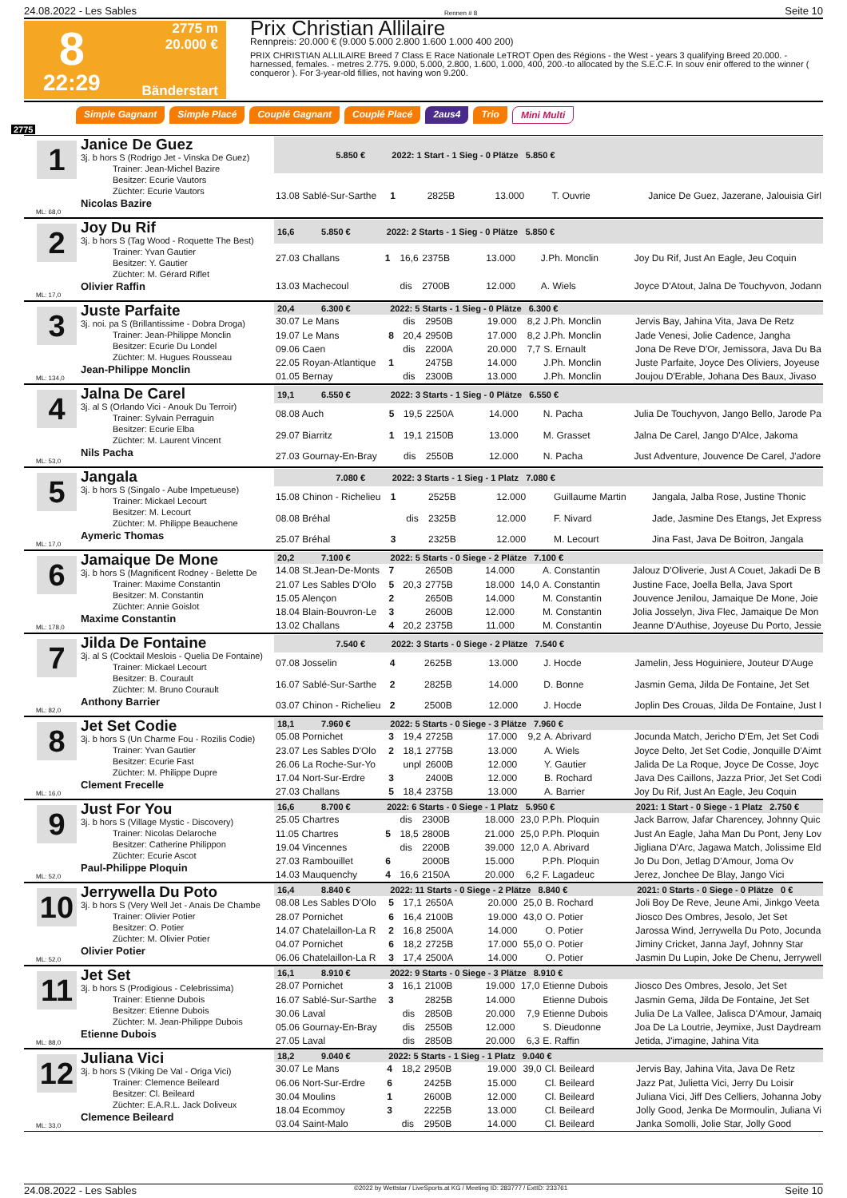24.08.2022 - Les Sables Rennen # 8 Seite 10
8
22:29
2775 m
20.000 €
Bänderstart
Prix Christian Allilaire
Rennpreis: 20.000 € (9.000 5.000 2.800 1.600 1.000 400 200)
PRIX CHRISTIAN ALLILAIRE Breed 7 Class E Race Nationale LeTROT Open des Régions - the West - years 3 qualifying Breed 20.000. - harnessed, females. - metres 2.775. 9.000, 5.000, 2.800, 1.600, 1.000, 400, 200.-to allocated by the S.E.C.F. In souv enir offered to the winner ( conqueror ). For 3-year-old fillies, not having won 9.200.
Simple Gagnant Simple Placé Couplé Gagnant Couplé Placé 2aus4 Trio Mini Multi
2775
1
Janice De Guez
3j. b hors S (Rodrigo Jet - Vinska De Guez)
Trainer: Jean-Michel Bazire
Besitzer: Ecurie Vautors
Züchter: Ecurie Vautors
Nicolas Bazire
ML: 68,0
| 5.850 € | 2022: 1 Start - 1 Sieg - 0 Plätze 5.850 € | | | | | | |
| --- | --- | --- | --- | --- | --- | --- | --- |
| 13.08 Sablé-Sur-Sarthe | 1 | | 2825B | 13.000 | | T. Ouvrie | Janice De Guez, Jazerane, Jalouisia Girl |
2
Joy Du Rif
3j. b hors S (Tag Wood - Roquette The Best)
Trainer: Yvan Gautier
Besitzer: Y. Gautier
Züchter: M. Gérard Riflet
Olivier Raffin
ML: 17,0
| 16,6 5.850 € | 2022: 2 Starts - 1 Sieg - 0 Plätze 5.850 € | | | | | | |
| --- | --- | --- | --- | --- | --- | --- | --- |
| 27.03 Challans | 1 | 16,6 | 2375B | 13.000 | | J.Ph. Monclin | Joy Du Rif, Just An Eagle, Jeu Coquin |
| 13.03 Machecoul | | dis | 2700B | 12.000 | | A. Wiels | Joyce D'Atout, Jalna De Touchyvon, Jodann |
3
Juste Parfaite
3j. noi. pa S (Brillantissime - Dobra Droga)
Trainer: Jean-Philippe Monclin
Besitzer: Ecurie Du Londel
Züchter: M. Hugues Rousseau
Jean-Philippe Monclin
ML: 134,0
| 20,4 6.300 € | 2022: 5 Starts - 1 Sieg - 0 Plätze 6.300 € | | | | | | |
| --- | --- | --- | --- | --- | --- | --- | --- |
| 30.07 Le Mans | | dis | 2950B | 19.000 | 8,2 | J.Ph. Monclin | Jervis Bay, Jahina Vita, Java De Retz |
| 19.07 Le Mans | 8 | 20,4 | 2950B | 17.000 | 8,2 | J.Ph. Monclin | Jade Venesi, Jolie Cadence, Jangha |
| 09.06 Caen | | dis | 2200A | 20.000 | 7,7 | S. Ernault | Jona De Reve D'Or, Jemissora, Java Du Ba |
| 22.05 Royan-Atlantique | 1 | | 2475B | 14.000 | | J.Ph. Monclin | Juste Parfaite, Joyce Des Oliviers, Joyeuse |
| 01.05 Bernay | | dis | 2300B | 13.000 | | J.Ph. Monclin | Joujou D'Erable, Johana Des Baux, Jivaso |
4
Jalna De Carel
3j. al S (Orlando Vici - Anouk Du Terroir)
Trainer: Sylvain Perraguin
Besitzer: Ecurie Elba
Züchter: M. Laurent Vincent
Nils Pacha
ML: 53,0
| 19,1 6.550 € | 2022: 3 Starts - 1 Sieg - 0 Plätze 6.550 € | | | | | | |
| --- | --- | --- | --- | --- | --- | --- | --- |
| 08.08 Auch | 5 | 19,5 | 2250A | 14.000 | | N. Pacha | Julia De Touchyvon, Jango Bello, Jarode Pa |
| 29.07 Biarritz | 1 | 19,1 | 2150B | 13.000 | | M. Grasset | Jalna De Carel, Jango D'Alce, Jakoma |
| 27.03 Gournay-En-Bray | | dis | 2550B | 12.000 | | N. Pacha | Just Adventure, Jouvence De Carel, J'adore |
5
Jangala
3j. b hors S (Singalo - Aube Impetueuse)
Trainer: Mickael Lecourt
Besitzer: M. Lecourt
Züchter: M. Philippe Beauchene
Aymeric Thomas
ML: 17,0
| 7.080 € | 2022: 3 Starts - 1 Sieg - 1 Platz 7.080 € | | | | | | |
| --- | --- | --- | --- | --- | --- | --- | --- |
| 15.08 Chinon - Richelieu | 1 | | 2525B | 12.000 | | Guillaume Martin | Jangala, Jalba Rose, Justine Thonic |
| 08.08 Bréhal | | dis | 2325B | 12.000 | | F. Nivard | Jade, Jasmine Des Etangs, Jet Express |
| 25.07 Bréhal | 3 | | 2325B | 12.000 | | M. Lecourt | Jina Fast, Java De Boitron, Jangala |
6
Jamaique De Mone
3j. b hors S (Magnificent Rodney - Belette De
Trainer: Maxime Constantin
Besitzer: M. Constantin
Züchter: Annie Goislot
Maxime Constantin
ML: 178,0
| 20,2 7.100 € | 2022: 5 Starts - 0 Siege - 2 Plätze 7.100 € | | | | | | |
| --- | --- | --- | --- | --- | --- | --- | --- |
| 14.08 St.Jean-De-Monts | 7 | | 2650B | 14.000 | | A. Constantin | Jalouz D'Oliverie, Just A Couet, Jakadi De B |
| 21.07 Les Sables D'Olo | 5 | 20,3 | 2775B | 18.000 | 14,0 | A. Constantin | Justine Face, Joella Bella, Java Sport |
| 15.05 Alençon | 2 | | 2650B | 14.000 | | M. Constantin | Jouvence Jenilou, Jamaique De Mone, Joie |
| 18.04 Blain-Bouvron-Le | 3 | | 2600B | 12.000 | | M. Constantin | Jolia Josselyn, Jiva Flec, Jamaique De Mon |
| 13.02 Challans | 4 | 20,2 | 2375B | 11.000 | | M. Constantin | Jeanne D'Authise, Joyeuse Du Porto, Jessie |
7
Jilda De Fontaine
3j. al S (Cocktail Meslois - Quelia De Fontaine)
Trainer: Mickael Lecourt
Besitzer: B. Courault
Züchter: M. Bruno Courault
Anthony Barrier
ML: 82,0
| 7.540 € | 2022: 3 Starts - 0 Siege - 2 Plätze 7.540 € | | | | | | |
| --- | --- | --- | --- | --- | --- | --- | --- |
| 07.08 Josselin | 4 | | 2625B | 13.000 | | J. Hocde | Jamelin, Jess Hoguiniere, Jouteur D'Auge |
| 16.07 Sablé-Sur-Sarthe | 2 | | 2825B | 14.000 | | D. Bonne | Jasmin Gema, Jilda De Fontaine, Jet Set |
| 03.07 Chinon - Richelieu | 2 | | 2500B | 12.000 | | J. Hocde | Joplin Des Crouas, Jilda De Fontaine, Just I |
8
Jet Set Codie
3j. b hors S (Un Charme Fou - Rozilis Codie)
Trainer: Yvan Gautier
Besitzer: Ecurie Fast
Züchter: M. Philippe Dupre
Clement Frecelle
ML: 16,0
| 18,1 7.960 € | 2022: 5 Starts - 0 Siege - 3 Plätze 7.960 € | | | | | | |
| --- | --- | --- | --- | --- | --- | --- | --- |
| 05.08 Pornichet | 3 | 19,4 | 2725B | 17.000 | 9,2 | A. Abrivard | Jocunda Match, Jericho D'Em, Jet Set Codi |
| 23.07 Les Sables D'Olo | 2 | 18,1 | 2775B | 13.000 | | A. Wiels | Joyce Delto, Jet Set Codie, Jonquille D'Aimt |
| 26.06 La Roche-Sur-Yo | | unpl | 2600B | 12.000 | | Y. Gautier | Jalida De La Roque, Joyce De Cosse, Joyc |
| 17.04 Nort-Sur-Erdre | 3 | | 2400B | 12.000 | | B. Rochard | Java Des Caillons, Jazza Prior, Jet Set Codi |
| 27.03 Challans | 5 | 18,4 | 2375B | 13.000 | | A. Barrier | Joy Du Rif, Just An Eagle, Jeu Coquin |
9
Just For You
3j. b hors S (Village Mystic - Discovery)
Trainer: Nicolas Delaroche
Besitzer: Catherine Philippon
Züchter: Ecurie Ascot
Paul-Philippe Ploquin
ML: 52,0
| 16,6 8.700 € | 2022: 6 Starts - 0 Siege - 1 Platz 5.950 € | | | | | | 2021: 1 Start - 0 Siege - 1 Platz 2.750 € |
| --- | --- | --- | --- | --- | --- | --- | --- |
| 25.05 Chartres | | dis | 2300B | 18.000 | 23,0 | P.Ph. Ploquin | Jack Barrow, Jafar Charencey, Johnny Quic |
| 11.05 Chartres | 5 | 18,5 | 2800B | 21.000 | 25,0 | P.Ph. Ploquin | Just An Eagle, Jaha Man Du Pont, Jeny Lov |
| 19.04 Vincennes | | dis | 2200B | 39.000 | 12,0 | A. Abrivard | Jigliana D'Arc, Jagawa Match, Jolissime Eld |
| 27.03 Rambouillet | 6 | | 2000B | 15.000 | | P.Ph. Ploquin | Jo Du Don, Jetlag D'Amour, Joma Ov |
| 14.03 Mauquenchy | 4 | 16,6 | 2150A | 20.000 | 6,2 | F. Lagadeuc | Jerez, Jonchee De Blay, Jango Vici |
10
Jerrywella Du Poto
3j. b hors S (Very Well Jet - Anais De Chambe
Trainer: Olivier Potier
Besitzer: O. Potier
Züchter: M. Olivier Potier
Olivier Potier
ML: 52,0
| 16,4 8.840 € | 2022: 11 Starts - 0 Siege - 2 Plätze 8.840 € | | | | | | 2021: 0 Starts - 0 Siege - 0 Plätze 0 € |
| --- | --- | --- | --- | --- | --- | --- | --- |
| 08.08 Les Sables D'Olo | 5 | 17,1 | 2650A | 20.000 | 25,0 | B. Rochard | Joli Boy De Reve, Jeune Ami, Jinkgo Veeta |
| 28.07 Pornichet | 6 | 16,4 | 2100B | 19.000 | 43,0 | O. Potier | Jiosco Des Ombres, Jesolo, Jet Set |
| 14.07 Chatelaillon-La R | 2 | 16,8 | 2500A | 14.000 | | O. Potier | Jarossa Wind, Jerrywella Du Poto, Jocunda |
| 04.07 Pornichet | 6 | 18,2 | 2725B | 17.000 | 55,0 | O. Potier | Jiminy Cricket, Janna Jayf, Johnny Star |
| 06.06 Chatelaillon-La R | 3 | 17,4 | 2500A | 14.000 | | O. Potier | Jasmin Du Lupin, Joke De Chenu, Jerrywell |
11
Jet Set
3j. b hors S (Prodigious - Celebrissima)
Trainer: Etienne Dubois
Besitzer: Etienne Dubois
Züchter: M. Jean-Philippe Dubois
Etienne Dubois
ML: 88,0
| 16,1 8.910 € | 2022: 9 Starts - 0 Siege - 3 Plätze 8.910 € | | | | | | |
| --- | --- | --- | --- | --- | --- | --- | --- |
| 28.07 Pornichet | 3 | 16,1 | 2100B | 19.000 | 17,0 | Etienne Dubois | Jiosco Des Ombres, Jesolo, Jet Set |
| 16.07 Sablé-Sur-Sarthe | 3 | | 2825B | 14.000 | | Etienne Dubois | Jasmin Gema, Jilda De Fontaine, Jet Set |
| 30.06 Laval | | dis | 2850B | 20.000 | 7,9 | Etienne Dubois | Julia De La Vallee, Jalisca D'Amour, Jamaiq |
| 05.06 Gournay-En-Bray | | dis | 2550B | 12.000 | | S. Dieudonne | Joa De La Loutrie, Jeymixe, Just Daydream |
| 27.05 Laval | | dis | 2850B | 20.000 | 6,3 | E. Raffin | Jetida, J'imagine, Jahina Vita |
12
Juliana Vici
3j. b hors S (Viking De Val - Origa Vici)
Trainer: Clemence Beileard
Besitzer: Cl. Beileard
Züchter: E.A.R.L. Jack Doliveux
Clemence Beileard
ML: 33,0
| 18,2 9.040 € | 2022: 5 Starts - 1 Sieg - 1 Platz 9.040 € | | | | | | |
| --- | --- | --- | --- | --- | --- | --- | --- |
| 30.07 Le Mans | 4 | 18,2 | 2950B | 19.000 | 39,0 | Cl. Beileard | Jervis Bay, Jahina Vita, Java De Retz |
| 06.06 Nort-Sur-Erdre | 6 | | 2425B | 15.000 | | Cl. Beileard | Jazz Pat, Julietta Vici, Jerry Du Loisir |
| 30.04 Moulins | 1 | | 2600B | 12.000 | | Cl. Beileard | Juliana Vici, Jiff Des Celliers, Johanna Joby |
| 18.04 Ecommoy | 3 | | 2225B | 13.000 | | Cl. Beileard | Jolly Good, Jenka De Mormoulin, Juliana Vi |
| 03.04 Saint-Malo | | dis | 2950B | 14.000 | | Cl. Beileard | Janka Somolli, Jolie Star, Jolly Good |
24.08.2022 - Les Sables ©2022 by Wettstar / LiveSports.at KG / Meeting ID: 283777 / ExtID: 233761 Seite 10